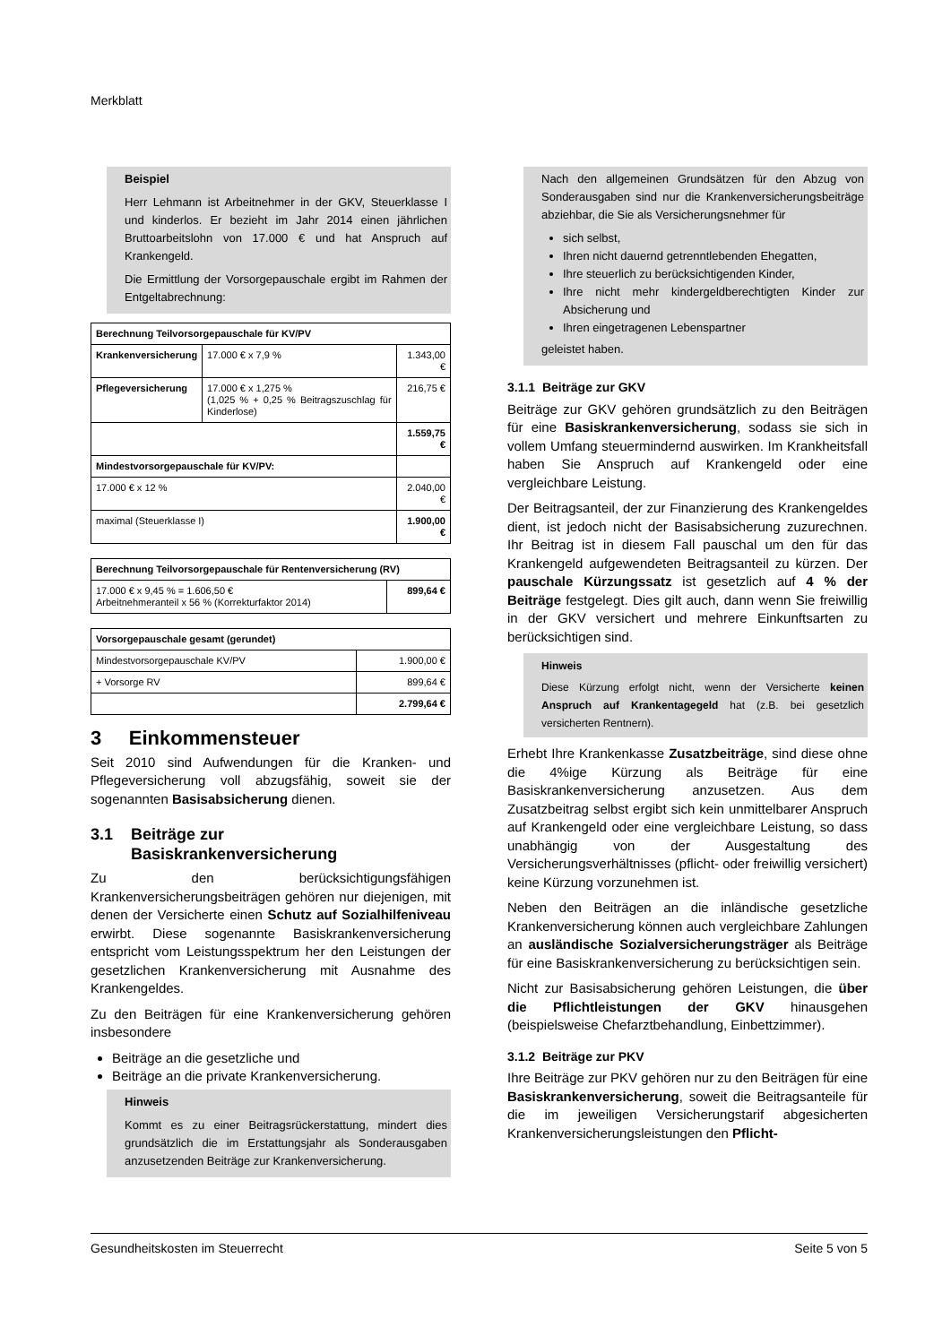Merkblatt
Beispiel
Herr Lehmann ist Arbeitnehmer in der GKV, Steuerklasse I und kinderlos. Er bezieht im Jahr 2014 einen jährlichen Bruttoarbeitslohn von 17.000 € und hat Anspruch auf Krankengeld.
Die Ermittlung der Vorsorgepauschale ergibt im Rahmen der Entgeltabrechnung:
| Berechnung Teilvorsorgepauschale für KV/PV | | |
| Krankenversicherung | 17.000 € x 7,9 % | 1.343,00 € |
| Pflegeversicherung | 17.000 € x 1,275 % (1,025 % + 0,25 % Beitragszuschlag für Kinderlose) | 216,75 € |
| | | 1.559,75 € |
| Mindestvorsorgepauschale für KV/PV: | | |
| 17.000 € x 12 % | | 2.040,00 € |
| maximal (Steuerklasse I) | | 1.900,00 € |
| Berechnung Teilvorsorgepauschale für Rentenversicherung (RV) | |
| 17.000 € x 9,45 % = 1.606,50 € Arbeitnehmeranteil x 56 % (Korrekturfaktor 2014) | 899,64 € |
| Vorsorgepauschale gesamt (gerundet) | |
| Mindestvorsorgepauschale KV/PV | 1.900,00 € |
| + Vorsorge RV | 899,64 € |
| | 2.799,64 € |
3 Einkommensteuer
Seit 2010 sind Aufwendungen für die Kranken- und Pflegeversicherung voll abzugsfähig, soweit sie der sogenannten Basisabsicherung dienen.
3.1 Beiträge zur
Basiskrankenversicherung
Zu den berücksichtigungsfähigen Krankenversicherungsbeiträgen gehören nur diejenigen, mit denen der Versicherte einen Schutz auf Sozialhilfeniveau erwirbt. Diese sogenannte Basiskrankenversicherung entspricht vom Leistungsspektrum her den Leistungen der gesetzlichen Krankenversicherung mit Ausnahme des Krankengeldes.
Zu den Beiträgen für eine Krankenversicherung gehören insbesondere
Beiträge an die gesetzliche und
Beiträge an die private Krankenversicherung.
Hinweis
Kommt es zu einer Beitragsrückerstattung, mindert dies grundsätzlich die im Erstattungsjahr als Sonderausgaben anzusetzenden Beiträge zur Krankenversicherung.
Nach den allgemeinen Grundsätzen für den Abzug von Sonderausgaben sind nur die Krankenversicherungsbeiträge abziehbar, die Sie als Versicherungsnehmer für
sich selbst,
Ihren nicht dauernd getrenntlebenden Ehegatten,
Ihre steuerlich zu berücksichtigenden Kinder,
Ihre nicht mehr kindergeldberechtigten Kinder zur Absicherung und
Ihren eingetragenen Lebenspartner
geleistet haben.
3.1.1 Beiträge zur GKV
Beiträge zur GKV gehören grundsätzlich zu den Beiträgen für eine Basiskrankenversicherung, sodass sie sich in vollem Umfang steuermindernd auswirken. Im Krankheitsfall haben Sie Anspruch auf Krankengeld oder eine vergleichbare Leistung.
Der Beitragsanteil, der zur Finanzierung des Krankengeldes dient, ist jedoch nicht der Basisabsicherung zuzurechnen. Ihr Beitrag ist in diesem Fall pauschal um den für das Krankengeld aufgewendeten Beitragsanteil zu kürzen. Der pauschale Kürzungssatz ist gesetzlich auf 4 % der Beiträge festgelegt. Dies gilt auch, dann wenn Sie freiwillig in der GKV versichert und mehrere Einkunftsarten zu berücksichtigen sind.
Hinweis
Diese Kürzung erfolgt nicht, wenn der Versicherte keinen Anspruch auf Krankentagegeld hat (z.B. bei gesetzlich versicherten Rentnern).
Erhebt Ihre Krankenkasse Zusatzbeiträge, sind diese ohne die 4%ige Kürzung als Beiträge für eine Basiskrankenversicherung anzusetzen. Aus dem Zusatzbeitrag selbst ergibt sich kein unmittelbarer Anspruch auf Krankengeld oder eine vergleichbare Leistung, so dass unabhängig von der Ausgestaltung des Versicherungsverhältnisses (pflicht- oder freiwillig versichert) keine Kürzung vorzunehmen ist.
Neben den Beiträgen an die inländische gesetzliche Krankenversicherung können auch vergleichbare Zahlungen an ausländische Sozialversicherungsträger als Beiträge für eine Basiskrankenversicherung zu berücksichtigen sein.
Nicht zur Basisabsicherung gehören Leistungen, die über die Pflichtleistungen der GKV hinausgehen (beispielsweise Chefarztbehandlung, Einbettzimmer).
3.1.2 Beiträge zur PKV
Ihre Beiträge zur PKV gehören nur zu den Beiträgen für eine Basiskrankenversicherung, soweit die Beitragsanteile für die im jeweiligen Versicherungstarif abgesicherten Krankenversicherungsleistungen den Pflicht-
Gesundheitskosten im Steuerrecht Seite 5 von 5